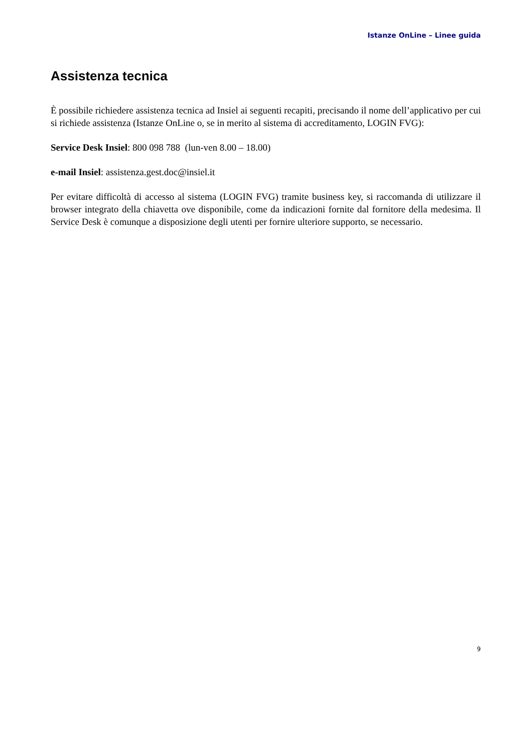Istanze OnLine – Linee guida
Assistenza tecnica
È possibile richiedere assistenza tecnica ad Insiel ai seguenti recapiti, precisando il nome dell’applicativo per cui si richiede assistenza (Istanze OnLine o, se in merito al sistema di accreditamento, LOGIN FVG):
Service Desk Insiel: 800 098 788 (lun-ven 8.00 – 18.00)
e-mail Insiel: assistenza.gest.doc@insiel.it
Per evitare difficoltà di accesso al sistema (LOGIN FVG) tramite business key, si raccomanda di utilizzare il browser integrato della chiavetta ove disponibile, come da indicazioni fornite dal fornitore della medesima. Il Service Desk è comunque a disposizione degli utenti per fornire ulteriore supporto, se necessario.
9